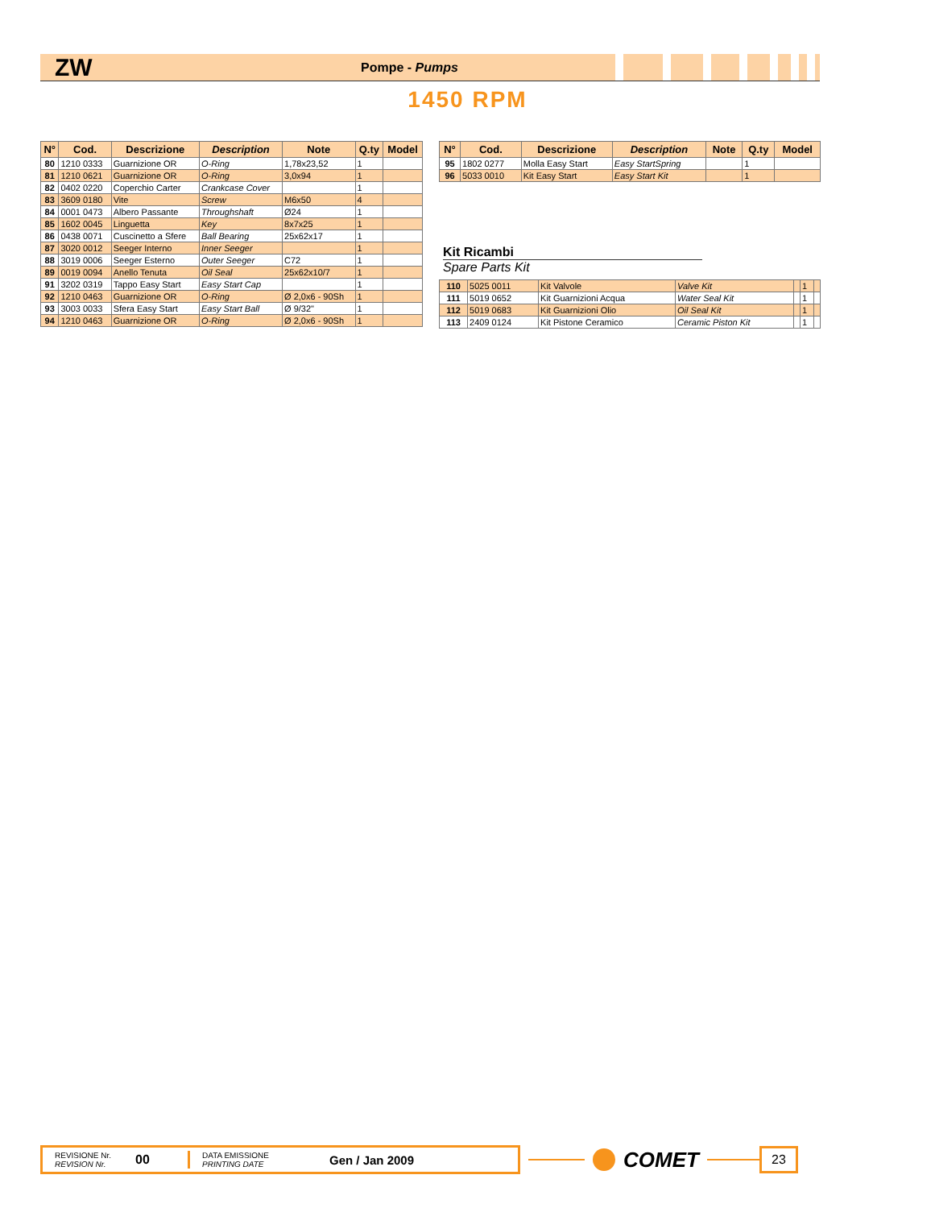ZW Pompe - Pumps
1450 RPM
| N° | Cod. | Descrizione | Description | Note | Q.ty | Model |
| --- | --- | --- | --- | --- | --- | --- |
| 80 | 1210 0333 | Guarnizione OR | O-Ring | 1,78x23,52 | 1 | |
| 81 | 1210 0621 | Guarnizione OR | O-Ring | 3,0x94 | 1 | |
| 82 | 0402 0220 | Coperchio Carter | Crankcase Cover | | 1 | |
| 83 | 3609 0180 | Vite | Screw | M6x50 | 4 | |
| 84 | 0001 0473 | Albero Passante | Throughshaft | Ø24 | 1 | |
| 85 | 1602 0045 | Linguetta | Key | 8x7x25 | 1 | |
| 86 | 0438 0071 | Cuscinetto a Sfere | Ball Bearing | 25x62x17 | 1 | |
| 87 | 3020 0012 | Seeger Interno | Inner Seeger | | 1 | |
| 88 | 3019 0006 | Seeger Esterno | Outer Seeger | C72 | 1 | |
| 89 | 0019 0094 | Anello Tenuta | Oil Seal | 25x62x10/7 | 1 | |
| 91 | 3202 0319 | Tappo Easy Start | Easy Start Cap | | 1 | |
| 92 | 1210 0463 | Guarnizione OR | O-Ring | Ø 2,0x6 - 90Sh | 1 | |
| 93 | 3003 0033 | Sfera Easy Start | Easy Start Ball | Ø 9/32" | 1 | |
| 94 | 1210 0463 | Guarnizione OR | O-Ring | Ø 2,0x6 - 90Sh | 1 | |
| N° | Cod. | Descrizione | Description | Note | Q.ty | Model |
| --- | --- | --- | --- | --- | --- | --- |
| 95 | 1802 0277 | Molla Easy Start | Easy StartSpring | | 1 | |
| 96 | 5033 0010 | Kit Easy Start | Easy Start Kit | | 1 | |
Kit Ricambi
Spare Parts Kit
| 110 | 5025 0011 | Kit Valvole | Valve Kit | | 1 | |
| 111 | 5019 0652 | Kit Guarnizioni Acqua | Water Seal Kit | | 1 | |
| 112 | 5019 0683 | Kit Guarnizioni Olio | Oil Seal Kit | | 1 | |
| 113 | 2409 0124 | Kit Pistone Ceramico | Ceramic Piston Kit | | 1 | |
REVISIONE Nr.
REVISION Nr.
00
DATA EMISSIONE
PRINTING DATE
Gen / Jan 2009
COMET
23